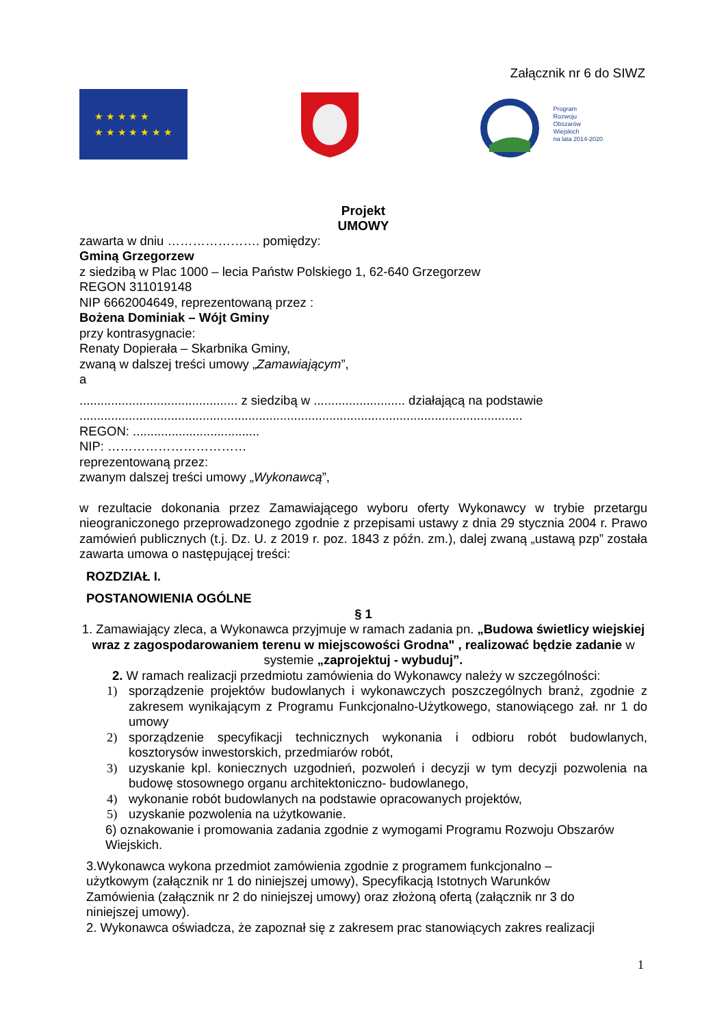Załącznik nr 6 do SIWZ
★ ★ ★ ★ ★
★ ★ ★ ★ ★ ★ ★
Program
Rozwoju
Obszarów
Wiejskich
na lata 2014-2020
Projekt
UMOWY
zawarta w dniu …………………. pomiędzy:
Gminą Grzegorzew
z siedzibą w Plac 1000 – lecia Państw Polskiego 1, 62-640 Grzegorzew
REGON 311019148
NIP 6662004649, reprezentowaną przez :
Bożena Dominiak – Wójt Gminy
przy kontrasygnacie:
Renaty Dopierała – Skarbnika Gminy,
zwaną w dalszej treści umowy „Zamawiającym”,
a
............................................. z siedzibą w .......................... działającą na podstawie
..............................................................................................................................
REGON: ....................................
NIP: ……………………………
reprezentowaną przez:
zwanym dalszej treści umowy „Wykonawcą”,
w rezultacie dokonania przez Zamawiającego wyboru oferty Wykonawcy w trybie przetargu nieograniczonego przeprowadzonego zgodnie z przepisami ustawy z dnia 29 stycznia 2004 r. Prawo zamówień publicznych (t.j. Dz. U. z 2019 r. poz. 1843 z późn. zm.), dalej zwaną „ustawą pzp” została zawarta umowa o następującej treści:
ROZDZIAŁ I.
POSTANOWIENIA OGÓLNE
§ 1
1. Zamawiający zleca, a Wykonawca przyjmuje w ramach zadania pn. „Budowa świetlicy wiejskiej wraz z zagospodarowaniem terenu w miejscowości Grodna" , realizować będzie zadanie w systemie „zaprojektuj - wybuduj”.
2. W ramach realizacji przedmiotu zamówienia do Wykonawcy należy w szczególności:
1) sporządzenie projektów budowlanych i wykonawczych poszczególnych branż, zgodnie z zakresem wynikającym z Programu Funkcjonalno-Użytkowego, stanowiącego zał. nr 1 do umowy
2) sporządzenie specyfikacji technicznych wykonania i odbioru robót budowlanych, kosztorysów inwestorskich, przedmiarów robót,
3) uzyskanie kpl. koniecznych uzgodnień, pozwoleń i decyzji w tym decyzji pozwolenia na budowę stosownego organu architektoniczno- budowlanego,
4) wykonanie robót budowlanych na podstawie opracowanych projektów,
5) uzyskanie pozwolenia na użytkowanie.
6) oznakowanie i promowania zadania zgodnie z wymogami Programu Rozwoju Obszarów Wiejskich.
3.Wykonawca wykona przedmiot zamówienia zgodnie z programem funkcjonalno – użytkowym (załącznik nr 1 do niniejszej umowy), Specyfikacją Istotnych Warunków Zamówienia (załącznik nr 2 do niniejszej umowy) oraz złożoną ofertą (załącznik nr 3 do niniejszej umowy).
2. Wykonawca oświadcza, że zapoznał się z zakresem prac stanowiących zakres realizacji
1